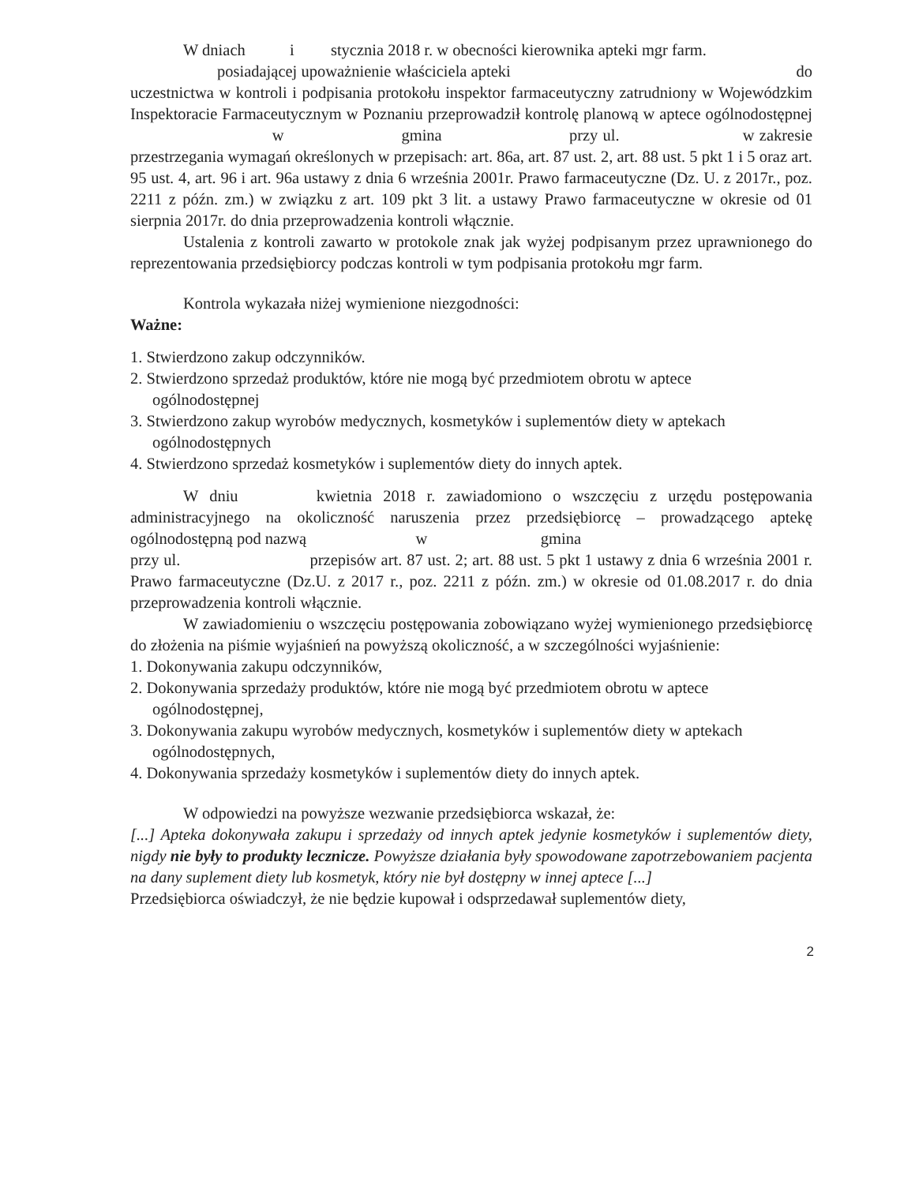W dniach i stycznia 2018 r. w obecności kierownika apteki mgr farm.
posiadającej upoważnienie właściciela apteki do
uczestnictwa w kontroli i podpisania protokołu inspektor farmaceutyczny zatrudniony w Wojewódzkim Inspektoracie Farmaceutycznym w Poznaniu przeprowadził kontrolę planową w aptece ogólnodostępnej w gmina przy ul. w zakresie przestrzegania wymagań określonych w przepisach: art. 86a, art. 87 ust. 2, art. 88 ust. 5 pkt 1 i 5 oraz art. 95 ust. 4, art. 96 i art. 96a ustawy z dnia 6 września 2001r. Prawo farmaceutyczne (Dz. U. z 2017r., poz. 2211 z późn. zm.) w związku z art. 109 pkt 3 lit. a ustawy Prawo farmaceutyczne w okresie od 01 sierpnia 2017r. do dnia przeprowadzenia kontroli włącznie.
Ustalenia z kontroli zawarto w protokole znak jak wyżej podpisanym przez uprawnionego do reprezentowania przedsiębiorcy podczas kontroli w tym podpisania protokołu mgr farm.
Kontrola wykazała niżej wymienione niezgodności:
Ważne:
1. Stwierdzono zakup odczynników.
2. Stwierdzono sprzedaż produktów, które nie mogą być przedmiotem obrotu w aptece ogólnodostępnej
3. Stwierdzono zakup wyrobów medycznych, kosmetyków i suplementów diety w aptekach ogólnodostępnych
4. Stwierdzono sprzedaż kosmetyków i suplementów diety do innych aptek.
W dniu kwietnia 2018 r. zawiadomiono o wszczęciu z urzędu postępowania administracyjnego na okoliczność naruszenia przez przedsiębiorcę – prowadzącego aptekę ogólnodostępną pod nazwą w gmina
przy ul. przepisów art. 87 ust. 2; art. 88 ust. 5 pkt 1 ustawy z dnia 6 września 2001 r. Prawo farmaceutyczne (Dz.U. z 2017 r., poz. 2211 z późn. zm.) w okresie od 01.08.2017 r. do dnia przeprowadzenia kontroli włącznie.
W zawiadomieniu o wszczęciu postępowania zobowiązano wyżej wymienionego przedsiębiorcę do złożenia na piśmie wyjaśnień na powyższą okoliczność, a w szczególności wyjaśnienie:
1. Dokonywania zakupu odczynników,
2. Dokonywania sprzedaży produktów, które nie mogą być przedmiotem obrotu w aptece ogólnodostępnej,
3. Dokonywania zakupu wyrobów medycznych, kosmetyków i suplementów diety w aptekach ogólnodostępnych,
4. Dokonywania sprzedaży kosmetyków i suplementów diety do innych aptek.
W odpowiedzi na powyższe wezwanie przedsiębiorca wskazał, że:
[...] Apteka dokonywała zakupu i sprzedaży od innych aptek jedynie kosmetyków i suplementów diety, nigdy nie były to produkty lecznicze. Powyższe działania były spowodowane zapotrzebowaniem pacjenta na dany suplement diety lub kosmetyk, który nie był dostępny w innej aptece [...]
Przedsiębiorca oświadczył, że nie będzie kupował i odsprzedawał suplementów diety,
2